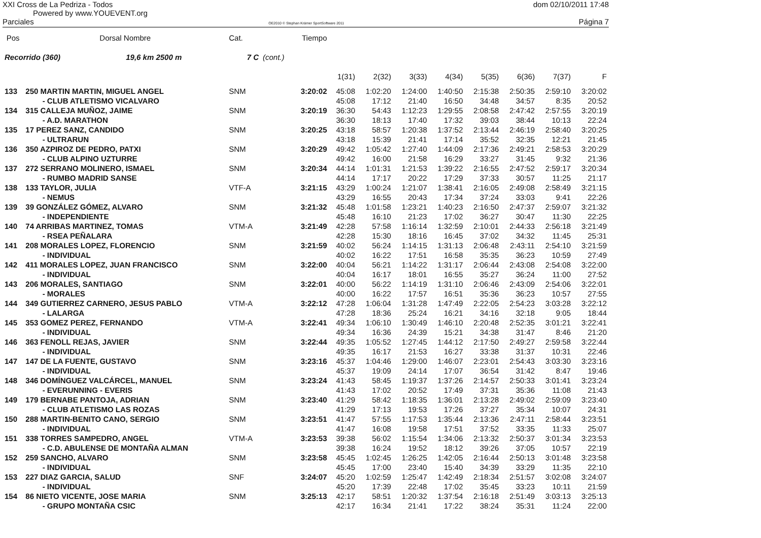XXI Cross de La Pedriza - Todos dom 02/10/2011 17:48
Powered by www.YOUEVENT.org
Parciales OE2010 © Stephan Krämer SportSoftware 2011 Página 7
| Pos | Dorsal Nombre | Cat. | | Tiempo | | | | | | | | |
| --- | --- | --- | --- | --- | --- | --- | --- | --- | --- | --- | --- | --- |
| Recorrido (360) 19,6 km 2500 m | | 7 C | (cont.) | | | | | | | | | |
| | | | | | 1(31) | 2(32) | 3(33) | 4(34) | 5(35) | 6(36) | 7(37) | F |
| 133 | 250 MARTIN MARTIN, MIGUEL ANGEL | SNM | | 3:20:02 | 45:08 | 1:02:20 | 1:24:00 | 1:40:50 | 2:15:38 | 2:50:35 | 2:59:10 | 3:20:02 |
| | - CLUB ATLETISMO VICALVARO | | | | 45:08 | 17:12 | 21:40 | 16:50 | 34:48 | 34:57 | 8:35 | 20:52 |
| 134 | 315 CALLEJA MUÑOZ, JAIME | SNM | | 3:20:19 | 36:30 | 54:43 | 1:12:23 | 1:29:55 | 2:08:58 | 2:47:42 | 2:57:55 | 3:20:19 |
| | - A.D. MARATHON | | | | 36:30 | 18:13 | 17:40 | 17:32 | 39:03 | 38:44 | 10:13 | 22:24 |
| 135 | 17 PEREZ SANZ, CANDIDO | SNM | | 3:20:25 | 43:18 | 58:57 | 1:20:38 | 1:37:52 | 2:13:44 | 2:46:19 | 2:58:40 | 3:20:25 |
| | - ULTRARUN | | | | 43:18 | 15:39 | 21:41 | 17:14 | 35:52 | 32:35 | 12:21 | 21:45 |
| 136 | 350 AZPIROZ DE PEDRO, PATXI | SNM | | 3:20:29 | 49:42 | 1:05:42 | 1:27:40 | 1:44:09 | 2:17:36 | 2:49:21 | 2:58:53 | 3:20:29 |
| | - CLUB ALPINO UZTURRE | | | | 49:42 | 16:00 | 21:58 | 16:29 | 33:27 | 31:45 | 9:32 | 21:36 |
| 137 | 272 SERRANO MOLINERO, ISMAEL | SNM | | 3:20:34 | 44:14 | 1:01:31 | 1:21:53 | 1:39:22 | 2:16:55 | 2:47:52 | 2:59:17 | 3:20:34 |
| | - RUMBO MADRID SANSE | | | | 44:14 | 17:17 | 20:22 | 17:29 | 37:33 | 30:57 | 11:25 | 21:17 |
| 138 | 133 TAYLOR, JULIA | VTF-A | | 3:21:15 | 43:29 | 1:00:24 | 1:21:07 | 1:38:41 | 2:16:05 | 2:49:08 | 2:58:49 | 3:21:15 |
| | - NEMUS | | | | 43:29 | 16:55 | 20:43 | 17:34 | 37:24 | 33:03 | 9:41 | 22:26 |
| 139 | 39 GONZÁLEZ GÓMEZ, ALVARO | SNM | | 3:21:32 | 45:48 | 1:01:58 | 1:23:21 | 1:40:23 | 2:16:50 | 2:47:37 | 2:59:07 | 3:21:32 |
| | - INDEPENDIENTE | | | | 45:48 | 16:10 | 21:23 | 17:02 | 36:27 | 30:47 | 11:30 | 22:25 |
| 140 | 74 ARRIBAS MARTINEZ, TOMAS | VTM-A | | 3:21:49 | 42:28 | 57:58 | 1:16:14 | 1:32:59 | 2:10:01 | 2:44:33 | 2:56:18 | 3:21:49 |
| | - RSEA PEÑALARA | | | | 42:28 | 15:30 | 18:16 | 16:45 | 37:02 | 34:32 | 11:45 | 25:31 |
| 141 | 208 MORALES LOPEZ, FLORENCIO | SNM | | 3:21:59 | 40:02 | 56:24 | 1:14:15 | 1:31:13 | 2:06:48 | 2:43:11 | 2:54:10 | 3:21:59 |
| | - INDIVIDUAL | | | | 40:02 | 16:22 | 17:51 | 16:58 | 35:35 | 36:23 | 10:59 | 27:49 |
| 142 | 411 MORALES LOPEZ, JUAN FRANCISCO | SNM | | 3:22:00 | 40:04 | 56:21 | 1:14:22 | 1:31:17 | 2:06:44 | 2:43:08 | 2:54:08 | 3:22:00 |
| | - INDIVIDUAL | | | | 40:04 | 16:17 | 18:01 | 16:55 | 35:27 | 36:24 | 11:00 | 27:52 |
| 143 | 206 MORALES, SANTIAGO | SNM | | 3:22:01 | 40:00 | 56:22 | 1:14:19 | 1:31:10 | 2:06:46 | 2:43:09 | 2:54:06 | 3:22:01 |
| | - MORALES | | | | 40:00 | 16:22 | 17:57 | 16:51 | 35:36 | 36:23 | 10:57 | 27:55 |
| 144 | 349 GUTIERREZ CARNERO, JESUS PABLO | VTM-A | | 3:22:12 | 47:28 | 1:06:04 | 1:31:28 | 1:47:49 | 2:22:05 | 2:54:23 | 3:03:28 | 3:22:12 |
| | - LALARGA | | | | 47:28 | 18:36 | 25:24 | 16:21 | 34:16 | 32:18 | 9:05 | 18:44 |
| 145 | 353 GOMEZ PEREZ, FERNANDO | VTM-A | | 3:22:41 | 49:34 | 1:06:10 | 1:30:49 | 1:46:10 | 2:20:48 | 2:52:35 | 3:01:21 | 3:22:41 |
| | - INDIVIDUAL | | | | 49:34 | 16:36 | 24:39 | 15:21 | 34:38 | 31:47 | 8:46 | 21:20 |
| 146 | 363 FENOLL REJAS, JAVIER | SNM | | 3:22:44 | 49:35 | 1:05:52 | 1:27:45 | 1:44:12 | 2:17:50 | 2:49:27 | 2:59:58 | 3:22:44 |
| | - INDIVIDUAL | | | | 49:35 | 16:17 | 21:53 | 16:27 | 33:38 | 31:37 | 10:31 | 22:46 |
| 147 | 147 DE LA FUENTE, GUSTAVO | SNM | | 3:23:16 | 45:37 | 1:04:46 | 1:29:00 | 1:46:07 | 2:23:01 | 2:54:43 | 3:03:30 | 3:23:16 |
| | - INDIVIDUAL | | | | 45:37 | 19:09 | 24:14 | 17:07 | 36:54 | 31:42 | 8:47 | 19:46 |
| 148 | 346 DOMÍNGUEZ VALCÁRCEL, MANUEL | SNM | | 3:23:24 | 41:43 | 58:45 | 1:19:37 | 1:37:26 | 2:14:57 | 2:50:33 | 3:01:41 | 3:23:24 |
| | - EVERUNNING - EVERIS | | | | 41:43 | 17:02 | 20:52 | 17:49 | 37:31 | 35:36 | 11:08 | 21:43 |
| 149 | 179 BERNABE PANTOJA, ADRIAN | SNM | | 3:23:40 | 41:29 | 58:42 | 1:18:35 | 1:36:01 | 2:13:28 | 2:49:02 | 2:59:09 | 3:23:40 |
| | - CLUB ATLETISMO LAS ROZAS | | | | 41:29 | 17:13 | 19:53 | 17:26 | 37:27 | 35:34 | 10:07 | 24:31 |
| 150 | 288 MARTIN-BENITO CANO, SERGIO | SNM | | 3:23:51 | 41:47 | 57:55 | 1:17:53 | 1:35:44 | 2:13:36 | 2:47:11 | 2:58:44 | 3:23:51 |
| | - INDIVIDUAL | | | | 41:47 | 16:08 | 19:58 | 17:51 | 37:52 | 33:35 | 11:33 | 25:07 |
| 151 | 338 TORRES SAMPEDRO, ANGEL | VTM-A | | 3:23:53 | 39:38 | 56:02 | 1:15:54 | 1:34:06 | 2:13:32 | 2:50:37 | 3:01:34 | 3:23:53 |
| | - C.D. ABULENSE DE MONTAÑA ALMAN | | | | 39:38 | 16:24 | 19:52 | 18:12 | 39:26 | 37:05 | 10:57 | 22:19 |
| 152 | 259 SANCHO, ALVARO | SNM | | 3:23:58 | 45:45 | 1:02:45 | 1:26:25 | 1:42:05 | 2:16:44 | 2:50:13 | 3:01:48 | 3:23:58 |
| | - INDIVIDUAL | | | | 45:45 | 17:00 | 23:40 | 15:40 | 34:39 | 33:29 | 11:35 | 22:10 |
| 153 | 227 DIAZ GARCIA, SALUD | SNF | | 3:24:07 | 45:20 | 1:02:59 | 1:25:47 | 1:42:49 | 2:18:34 | 2:51:57 | 3:02:08 | 3:24:07 |
| | - INDIVIDUAL | | | | 45:20 | 17:39 | 22:48 | 17:02 | 35:45 | 33:23 | 10:11 | 21:59 |
| 154 | 86 NIETO VICENTE, JOSE MARIA | SNM | | 3:25:13 | 42:17 | 58:51 | 1:20:32 | 1:37:54 | 2:16:18 | 2:51:49 | 3:03:13 | 3:25:13 |
| | - GRUPO MONTAÑA CSIC | | | | 42:17 | 16:34 | 21:41 | 17:22 | 38:24 | 35:31 | 11:24 | 22:00 |